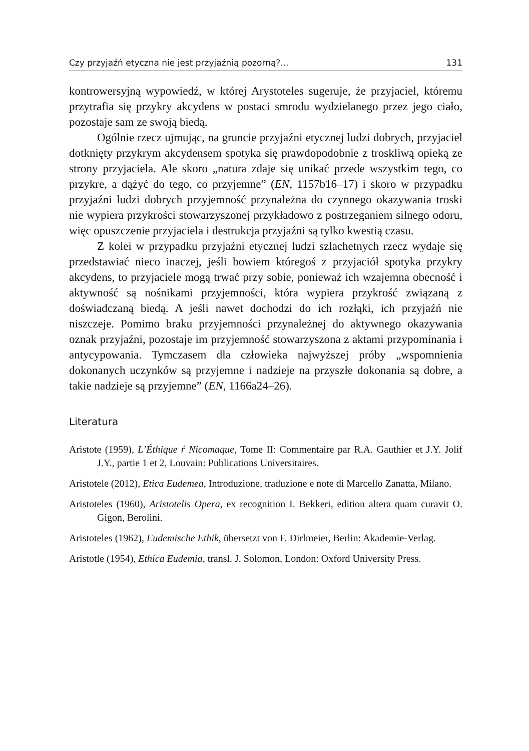Czy przyjaźń etyczna nie jest przyjaźnią pozorną?... 131
kontrowersyjną wypowiedź, w której Arystoteles sugeruje, że przyjaciel, któremu przytrafia się przykry akcydens w postaci smrodu wydzielanego przez jego ciało, pozostaje sam ze swoją biedą.
Ogólnie rzecz ujmując, na gruncie przyjaźni etycznej ludzi dobrych, przyjaciel dotknięty przykrym akcydensem spotyka się prawdopodobnie z troskliwą opieką ze strony przyjaciela. Ale skoro „natura zdaje się unikać przede wszystkim tego, co przykre, a dążyć do tego, co przyjemne” (EN, 1157b16–17) i skoro w przypadku przyjaźni ludzi dobrych przyjemność przynależna do czynnego okazywania troski nie wypiera przykrości stowarzyszonej przykładowo z postrzeganiem silnego odoru, więc opuszczenie przyjaciela i destrukcja przyjaźni są tylko kwestią czasu.
Z kolei w przypadku przyjaźni etycznej ludzi szlachetnych rzecz wydaje się przedstawiać nieco inaczej, jeśli bowiem któregoś z przyjaciół spotyka przykry akcydens, to przyjaciele mogą trwać przy sobie, ponieważ ich wzajemna obecność i aktywność są nośnikami przyjemności, która wypiera przykrość związaną z doświadczaną biedą. A jeśli nawet dochodzi do ich rozłąki, ich przyjaźń nie niszczeje. Pomimo braku przyjemności przynależnej do aktywnego okazywania oznak przyjaźni, pozostaje im przyjemność stowarzyszona z aktami przypominania i antycypowania. Tymczasem dla człowieka najwyższej próby „wspomnienia dokonanych uczynków są przyjemne i nadzieje na przyszłe dokonania są dobre, a takie nadzieje są przyjemne” (EN, 1166a24–26).
Literatura
Aristote (1959), L’Éthique ŕ Nicomaque, Tome II: Commentaire par R.A. Gauthier et J.Y. Jolif J.Y., partie 1 et 2, Louvain: Publications Universitaires.
Aristotele (2012), Etica Eudemea, Introduzione, traduzione e note di Marcello Zanatta, Milano.
Aristoteles (1960), Aristotelis Opera, ex recognition I. Bekkeri, edition altera quam curavit O. Gigon, Berolini.
Aristoteles (1962), Eudemische Ethik, übersetzt von F. Dirlmeier, Berlin: Akademie-Verlag.
Aristotle (1954), Ethica Eudemia, transl. J. Solomon, London: Oxford University Press.